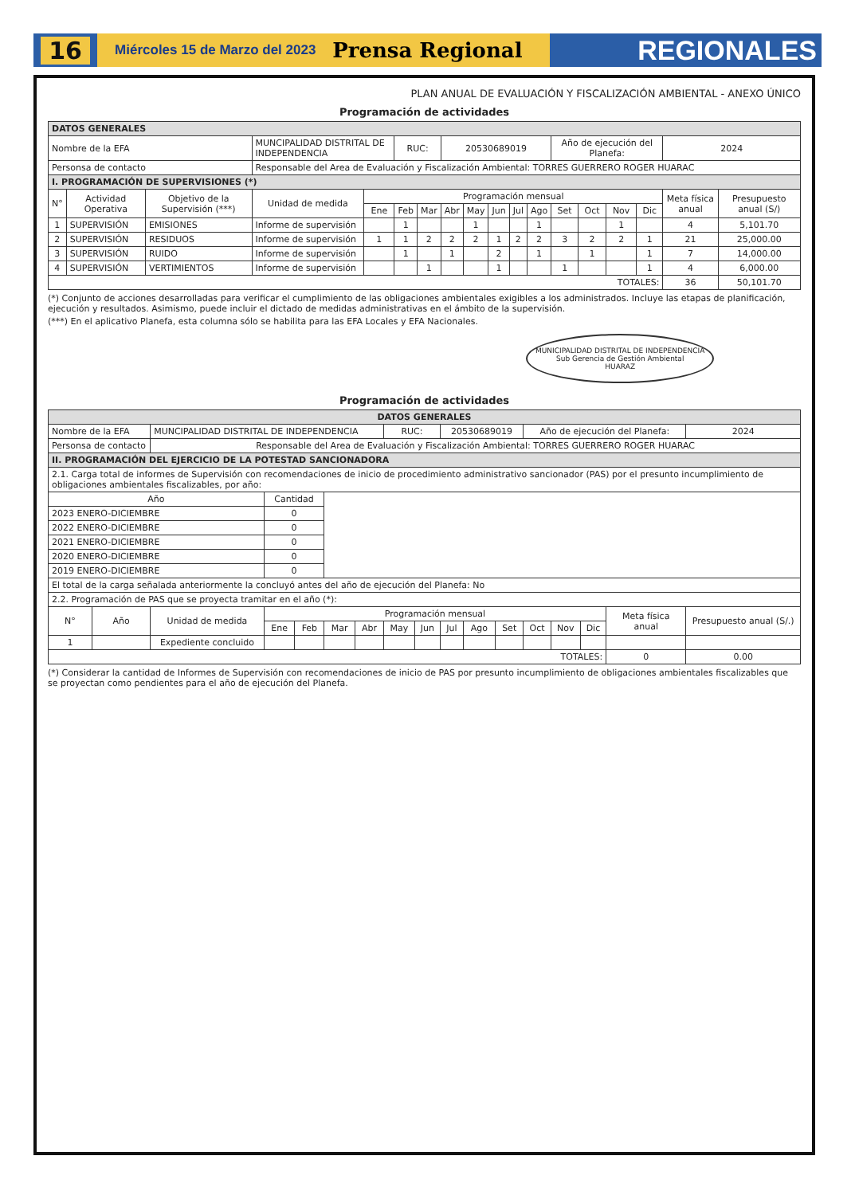16
Miércoles 15 de Marzo del 2023
Prensa Regional
REGIONALES
PLAN ANUAL DE EVALUACIÓN Y FISCALIZACIÓN AMBIENTAL - ANEXO ÚNICO
Programación de actividades
| DATOS GENERALES | | | | | | | | | | | | | | | | | |
| Nombre de la EFA | | | MUNCIPALIDAD DISTRITAL DE INDEPENDENCIA | | RUC: | | 20530689019 | | | | | Año de ejecución del Planefa: | | | | 2024 | |
| Personsa de contacto | | | Responsable del Area de Evaluación y Fiscalización Ambiental: TORRES GUERRERO ROGER HUARAC | | | | | | | | | | | | | | |
| I. PROGRAMACIÓN DE SUPERVISIONES (*) | | | | | | | | | | | | | | | | | |
| N° | Actividad Operativa | Objetivo de la Supervisión (***) | Unidad de medida | Programación mensual | | | | | | | | | | | | Meta física anual | Presupuesto anual (S/) |
| | | | | Ene | Feb | Mar | Abr | May | Jun | Jul | Ago | Set | Oct | Nov | Dic | | |
| 1 | SUPERVISIÓN | EMISIONES | Informe de supervisión | | 1 | | | 1 | | | 1 | | | 1 | | 4 | 5,101.70 |
| 2 | SUPERVISIÓN | RESIDUOS | Informe de supervisión | 1 | 1 | 2 | 2 | 2 | 1 | 2 | 2 | 3 | 2 | 2 | 1 | 21 | 25,000.00 |
| 3 | SUPERVISIÓN | RUIDO | Informe de supervisión | | 1 | | 1 | | 2 | | 1 | | 1 | | 1 | 7 | 14,000.00 |
| 4 | SUPERVISIÓN | VERTIMIENTOS | Informe de supervisión | | | 1 | | | 1 | | | 1 | | | 1 | 4 | 6,000.00 |
| TOTALES: | | | | | | | | | | | | | | | | 36 | 50,101.70 |
(*) Conjunto de acciones desarrolladas para verificar el cumplimiento de las obligaciones ambientales exigibles a los administrados. Incluye las etapas de planificación, ejecución y resultados. Asimismo, puede incluir el dictado de medidas administrativas en el ámbito de la supervisión.
(***) En el aplicativo Planefa, esta columna sólo se habilita para las EFA Locales y EFA Nacionales.
MUNICIPALIDAD DISTRITAL DE INDEPENDENCIA
Sub Gerencia de Gestión Ambiental
HUARAZ
Programación de actividades
| DATOS GENERALES | | | | | | | | | | | | | | | | |
| Nombre de la EFA | | MUNCIPALIDAD DISTRITAL DE INDEPENDENCIA | | | | | RUC: | | 20530689019 | | | Año de ejecución del Planefa: | | | | 2024 |
| Personsa de contacto | | Responsable del Area de Evaluación y Fiscalización Ambiental: TORRES GUERRERO ROGER HUARAC | | | | | | | | | | | | | | |
| II. PROGRAMACIÓN DEL EJERCICIO DE LA POTESTAD SANCIONADORA | | | | | | | | | | | | | | | | |
| 2.1. Carga total de informes de Supervisión con recomendaciones de inicio de procedimiento administrativo sancionador (PAS) por el presunto incumplimiento de obligaciones ambientales fiscalizables, por año: | | | | | | | | | | | | | | | | |
| Año | | | Cantidad | | | | | | | | | | | | | |
| 2023 ENERO-DICIEMBRE | | | 0 | | | | | | | | | | | | | |
| 2022 ENERO-DICIEMBRE | | | 0 | | | | | | | | | | | | | |
| 2021 ENERO-DICIEMBRE | | | 0 | | | | | | | | | | | | | |
| 2020 ENERO-DICIEMBRE | | | 0 | | | | | | | | | | | | | |
| 2019 ENERO-DICIEMBRE | | | 0 | | | | | | | | | | | | | |
| El total de la carga señalada anteriormente la concluyó antes del año de ejecución del Planefa: No | | | | | | | | | | | | | | | | |
| 2.2. Programación de PAS que se proyecta tramitar en el año (*): | | | | | | | | | | | | | | | | |
| N° | Año | Unidad de medida | Programación mensual | | | | | | | | | | | | Meta física anual | Presupuesto anual (S/.) |
| | | | Ene | Feb | Mar | Abr | May | Jun | Jul | Ago | Set | Oct | Nov | Dic | | |
| 1 | | Expediente concluido | | | | | | | | | | | | | | |
| TOTALES: | | | | | | | | | | | | | | | 0 | 0.00 |
(*) Considerar la cantidad de Informes de Supervisión con recomendaciones de inicio de PAS por presunto incumplimiento de obligaciones ambientales fiscalizables que se proyectan como pendientes para el año de ejecución del Planefa.